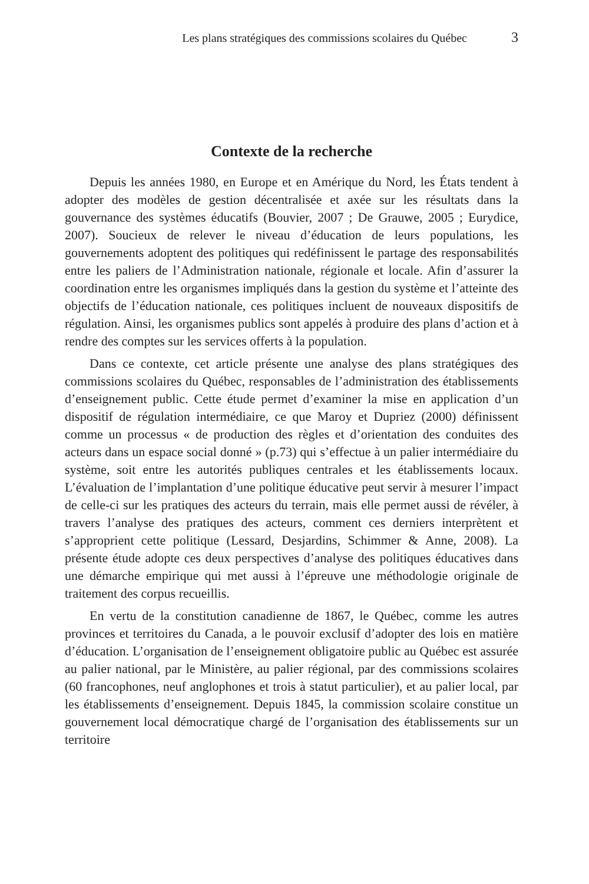Les plans stratégiques des commissions scolaires du Québec 3
Contexte de la recherche
Depuis les années 1980, en Europe et en Amérique du Nord, les États tendent à adopter des modèles de gestion décentralisée et axée sur les résultats dans la gouvernance des systèmes éducatifs (Bouvier, 2007 ; De Grauwe, 2005 ; Eurydice, 2007). Soucieux de relever le niveau d’éducation de leurs populations, les gouvernements adoptent des politiques qui redéfinissent le partage des responsabilités entre les paliers de l’Administration nationale, régionale et locale. Afin d’assurer la coordination entre les organismes impliqués dans la gestion du système et l’atteinte des objectifs de l’éducation nationale, ces politiques incluent de nouveaux dispositifs de régulation. Ainsi, les organismes publics sont appelés à produire des plans d’action et à rendre des comptes sur les services offerts à la population.
Dans ce contexte, cet article présente une analyse des plans stratégiques des commissions scolaires du Québec, responsables de l’administration des établissements d’enseignement public. Cette étude permet d’examiner la mise en application d’un dispositif de régulation intermédiaire, ce que Maroy et Dupriez (2000) définissent comme un processus « de production des règles et d’orientation des conduites des acteurs dans un espace social donné » (p.73) qui s’effectue à un palier intermédiaire du système, soit entre les autorités publiques centrales et les établissements locaux. L’évaluation de l’implantation d’une politique éducative peut servir à mesurer l’impact de celle-ci sur les pratiques des acteurs du terrain, mais elle permet aussi de révéler, à travers l’analyse des pratiques des acteurs, comment ces derniers interprètent et s’approprient cette politique (Lessard, Desjardins, Schimmer & Anne, 2008). La présente étude adopte ces deux perspectives d’analyse des politiques éducatives dans une démarche empirique qui met aussi à l’épreuve une méthodologie originale de traitement des corpus recueillis.
En vertu de la constitution canadienne de 1867, le Québec, comme les autres provinces et territoires du Canada, a le pouvoir exclusif d’adopter des lois en matière d’éducation. L’organisation de l’enseignement obligatoire public au Québec est assurée au palier national, par le Ministère, au palier régional, par des commissions scolaires (60 francophones, neuf anglophones et trois à statut particulier), et au palier local, par les établissements d’ensei­gnement. Depuis 1845, la commission scolaire constitue un gouvernement local démocratique chargé de l’organisation des établissements sur un territoire